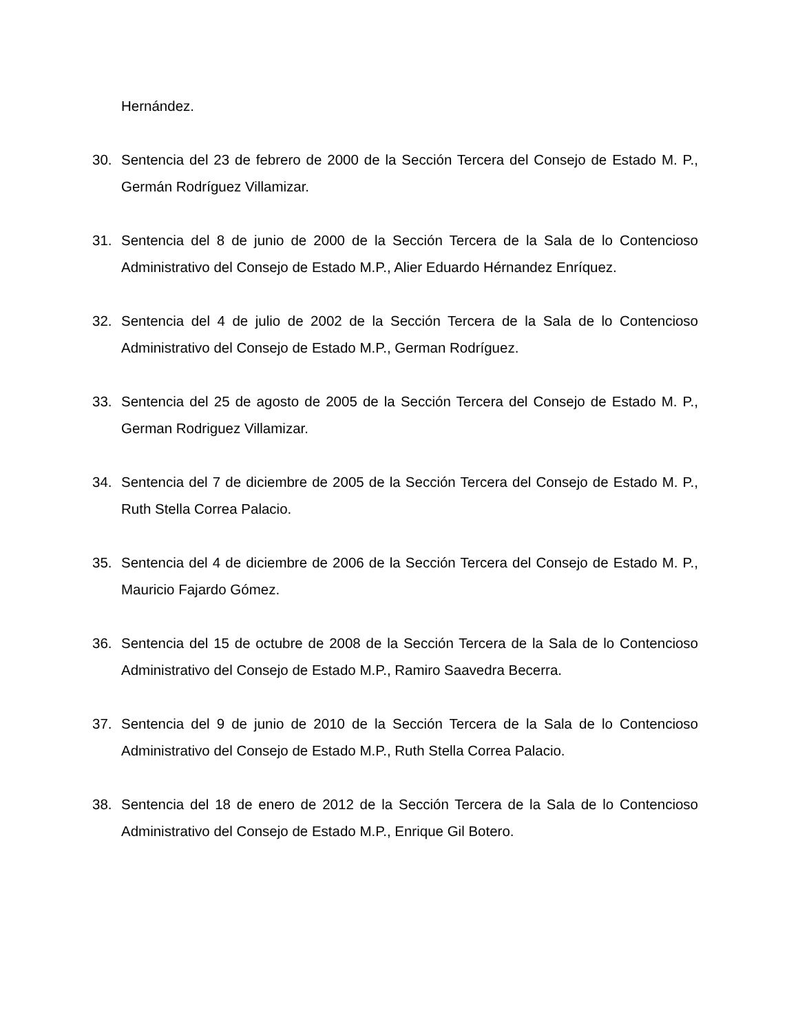Hernández.
30. Sentencia del 23 de febrero de 2000 de la Sección Tercera del Consejo de Estado M. P., Germán Rodríguez Villamizar.
31. Sentencia del 8 de junio de 2000 de la Sección Tercera de la Sala de lo Contencioso Administrativo del Consejo de Estado M.P., Alier Eduardo Hérnandez Enríquez.
32. Sentencia del 4 de julio de 2002 de la Sección Tercera de la Sala de lo Contencioso Administrativo del Consejo de Estado M.P., German Rodríguez.
33. Sentencia del 25 de agosto de 2005 de la Sección Tercera del Consejo de Estado M. P., German Rodriguez Villamizar.
34. Sentencia del 7 de diciembre de 2005 de la Sección Tercera del Consejo de Estado M. P., Ruth Stella Correa Palacio.
35. Sentencia del 4 de diciembre de 2006 de la Sección Tercera del Consejo de Estado M. P., Mauricio Fajardo Gómez.
36. Sentencia del 15 de octubre de 2008 de la Sección Tercera de la Sala de lo Contencioso Administrativo del Consejo de Estado M.P., Ramiro Saavedra Becerra.
37. Sentencia del 9 de junio de 2010 de la Sección Tercera de la Sala de lo Contencioso Administrativo del Consejo de Estado M.P., Ruth Stella Correa Palacio.
38. Sentencia del 18 de enero de 2012 de la Sección Tercera de la Sala de lo Contencioso Administrativo del Consejo de Estado M.P., Enrique Gil Botero.